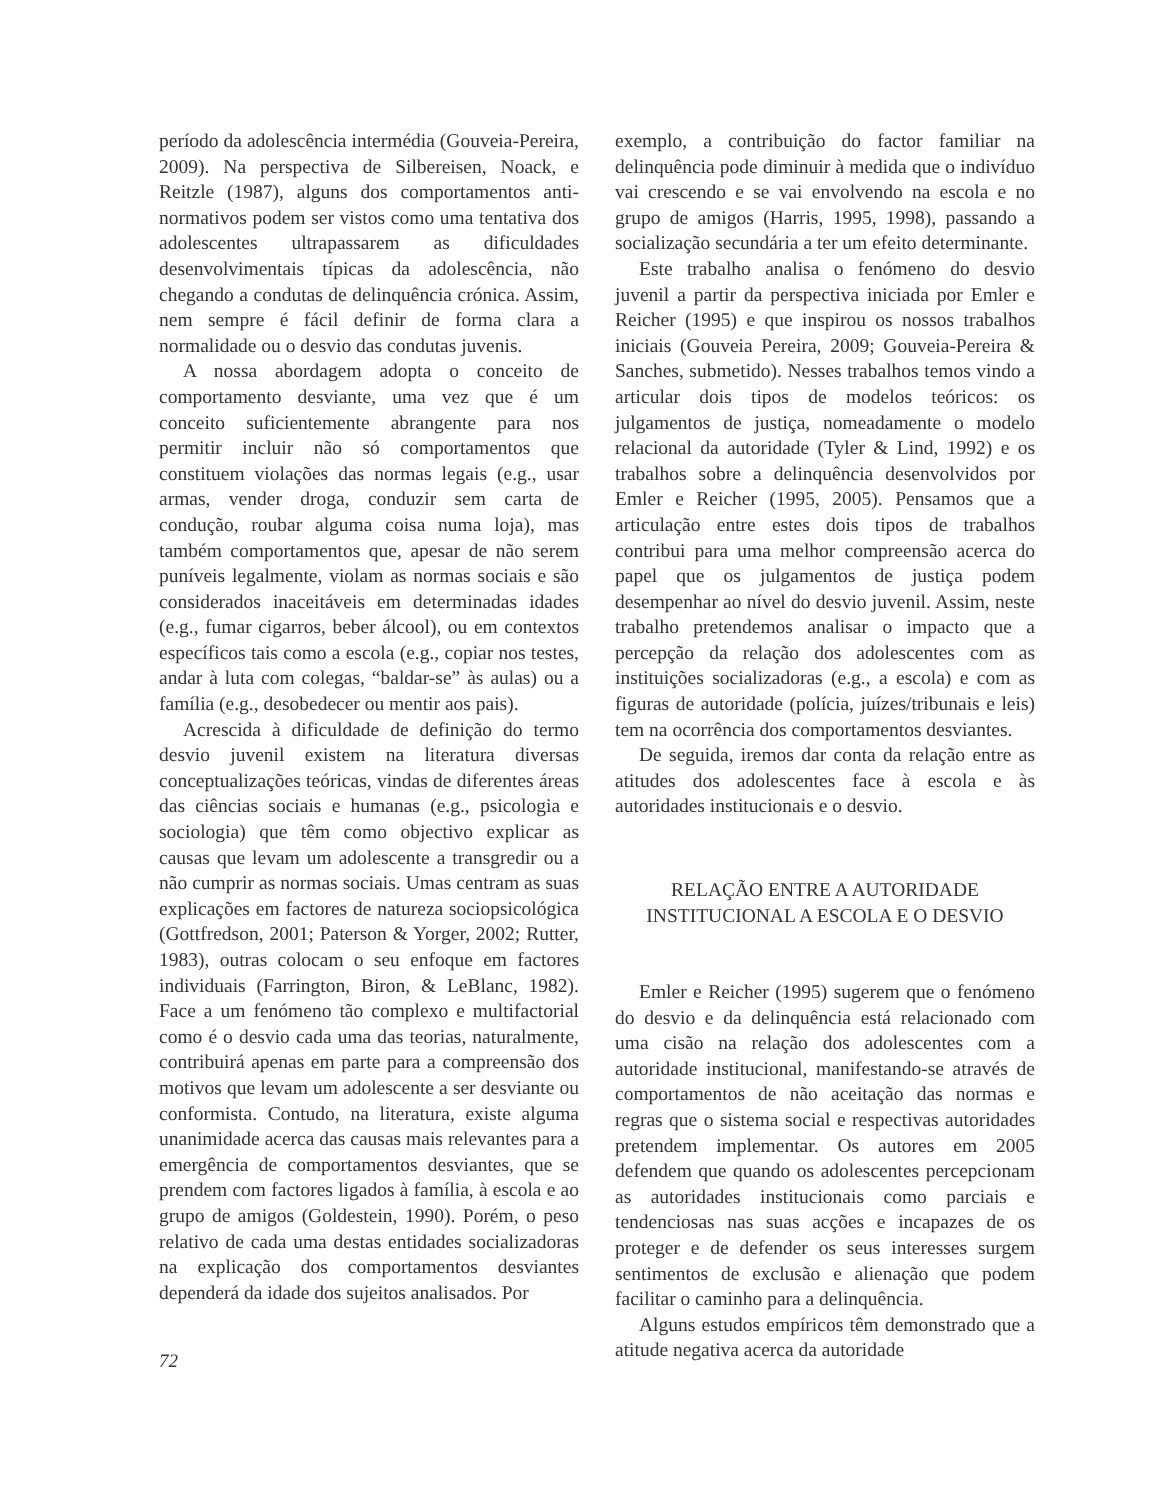período da adolescência intermédia (Gouveia-Pereira, 2009). Na perspectiva de Silbereisen, Noack, e Reitzle (1987), alguns dos comportamentos anti-normativos podem ser vistos como uma tentativa dos adolescentes ultrapassarem as dificuldades desenvolvimentais típicas da adolescência, não chegando a condutas de delinquência crónica. Assim, nem sempre é fácil definir de forma clara a normalidade ou o desvio das condutas juvenis.
A nossa abordagem adopta o conceito de comportamento desviante, uma vez que é um conceito suficientemente abrangente para nos permitir incluir não só comportamentos que constituem violações das normas legais (e.g., usar armas, vender droga, conduzir sem carta de condução, roubar alguma coisa numa loja), mas também comportamentos que, apesar de não serem puníveis legalmente, violam as normas sociais e são considerados inaceitáveis em determinadas idades (e.g., fumar cigarros, beber álcool), ou em contextos específicos tais como a escola (e.g., copiar nos testes, andar à luta com colegas, “baldar-se” às aulas) ou a família (e.g., desobedecer ou mentir aos pais).
Acrescida à dificuldade de definição do termo desvio juvenil existem na literatura diversas conceptualizações teóricas, vindas de diferentes áreas das ciências sociais e humanas (e.g., psicologia e sociologia) que têm como objectivo explicar as causas que levam um adolescente a transgredir ou a não cumprir as normas sociais. Umas centram as suas explicações em factores de natureza sociopsicológica (Gottfredson, 2001; Paterson & Yorger, 2002; Rutter, 1983), outras colocam o seu enfoque em factores individuais (Farrington, Biron, & LeBlanc, 1982). Face a um fenómeno tão complexo e multifactorial como é o desvio cada uma das teorias, naturalmente, contribuirá apenas em parte para a compreensão dos motivos que levam um adolescente a ser desviante ou conformista. Contudo, na literatura, existe alguma unanimidade acerca das causas mais relevantes para a emergência de comportamentos desviantes, que se prendem com factores ligados à família, à escola e ao grupo de amigos (Goldestein, 1990). Porém, o peso relativo de cada uma destas entidades socializadoras na explicação dos comportamentos desviantes dependerá da idade dos sujeitos analisados. Por
exemplo, a contribuição do factor familiar na delinquência pode diminuir à medida que o indivíduo vai crescendo e se vai envolvendo na escola e no grupo de amigos (Harris, 1995, 1998), passando a socialização secundária a ter um efeito determinante.
Este trabalho analisa o fenómeno do desvio juvenil a partir da perspectiva iniciada por Emler e Reicher (1995) e que inspirou os nossos trabalhos iniciais (Gouveia Pereira, 2009; Gouveia-Pereira & Sanches, submetido). Nesses trabalhos temos vindo a articular dois tipos de modelos teóricos: os julgamentos de justiça, nomeadamente o modelo relacional da autoridade (Tyler & Lind, 1992) e os trabalhos sobre a delinquência desenvolvidos por Emler e Reicher (1995, 2005). Pensamos que a articulação entre estes dois tipos de trabalhos contribui para uma melhor compreensão acerca do papel que os julgamentos de justiça podem desempenhar ao nível do desvio juvenil. Assim, neste trabalho pretendemos analisar o impacto que a percepção da relação dos adolescentes com as instituições socializadoras (e.g., a escola) e com as figuras de autoridade (polícia, juízes/tribunais e leis) tem na ocorrência dos comportamentos desviantes.
De seguida, iremos dar conta da relação entre as atitudes dos adolescentes face à escola e às autoridades institucionais e o desvio.
RELAÇÃO ENTRE A AUTORIDADE
INSTITUCIONAL A ESCOLA E O DESVIO
Emler e Reicher (1995) sugerem que o fenómeno do desvio e da delinquência está relacionado com uma cisão na relação dos adolescentes com a autoridade institucional, manifestando-se através de comportamentos de não aceitação das normas e regras que o sistema social e respectivas autoridades pretendem implementar. Os autores em 2005 defendem que quando os adolescentes percepcionam as autoridades institucionais como parciais e tendenciosas nas suas acções e incapazes de os proteger e de defender os seus interesses surgem sentimentos de exclusão e alienação que podem facilitar o caminho para a delinquência.
Alguns estudos empíricos têm demonstrado que a atitude negativa acerca da autoridade
72